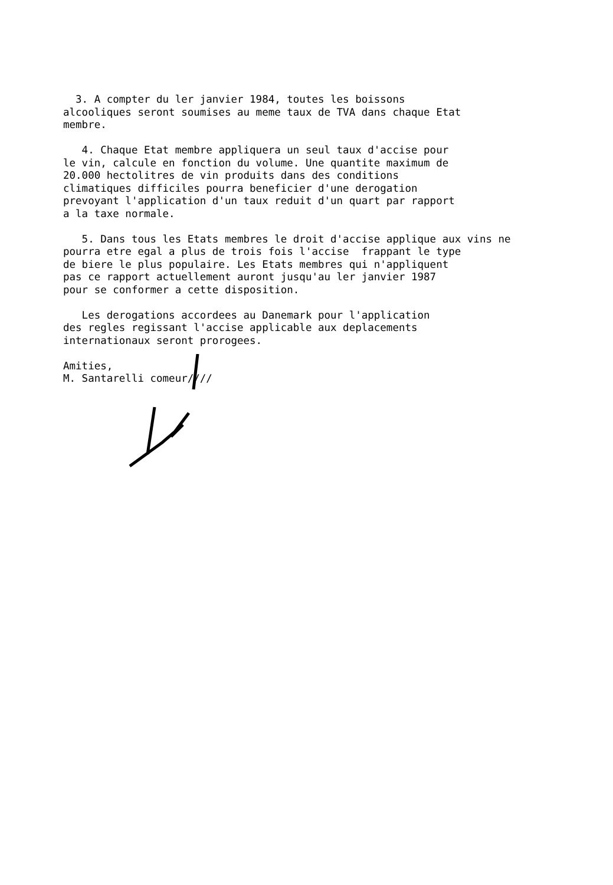3. A compter du ler janvier 1984, toutes les boissons alcooliques seront soumises au meme taux de TVA dans chaque Etat membre.
4. Chaque Etat membre appliquera un seul taux d'accise pour le vin, calcule en fonction du volume. Une quantite maximum de 20.000 hectolitres de vin produits dans des conditions climatiques difficiles pourra beneficier d'une derogation prevoyant l'application d'un taux reduit d'un quart par rapport a la taxe normale.
5. Dans tous les Etats membres le droit d'accise applique aux vins ne pourra etre egal a plus de trois fois l'accise frappant le type de biere le plus populaire. Les Etats membres qui n'appliquent pas ce rapport actuellement auront jusqu'au ler janvier 1987 pour se conformer a cette disposition.
Les derogations accordees au Danemark pour l'application des regles regissant l'accise applicable aux deplacements internationaux seront prorogees.
Amities, M. Santarelli comeur////